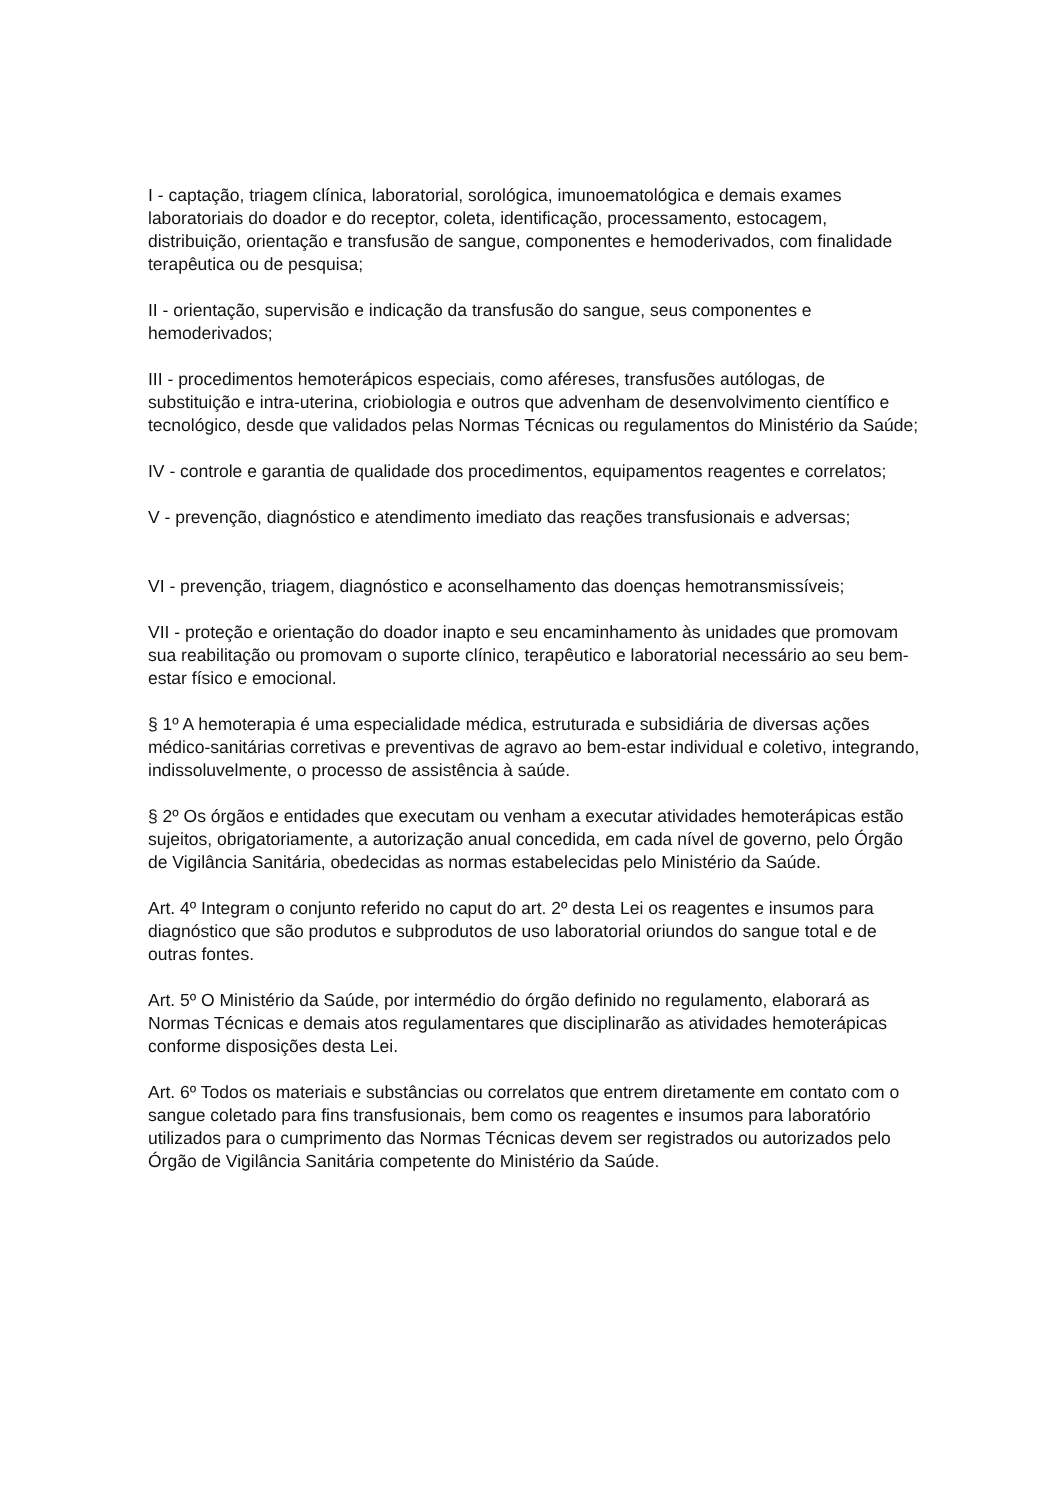I - captação, triagem clínica, laboratorial, sorológica, imunoematológica e demais exames laboratoriais do doador e do receptor, coleta, identificação, processamento, estocagem, distribuição, orientação e transfusão de sangue, componentes e hemoderivados, com finalidade terapêutica ou de pesquisa;
II - orientação, supervisão e indicação da transfusão do sangue, seus componentes e hemoderivados;
III - procedimentos hemoterápicos especiais, como aféreses, transfusões autólogas, de substituição e intra-uterina, criobiologia e outros que advenham de desenvolvimento científico e tecnológico, desde que validados pelas Normas Técnicas ou regulamentos do Ministério da Saúde;
IV - controle e garantia de qualidade dos procedimentos, equipamentos reagentes e correlatos;
V - prevenção, diagnóstico e atendimento imediato das reações transfusionais e adversas;
VI - prevenção, triagem, diagnóstico e aconselhamento das doenças hemotransmissíveis;
VII - proteção e orientação do doador inapto e seu encaminhamento às unidades que promovam sua reabilitação ou promovam o suporte clínico, terapêutico e laboratorial necessário ao seu bem-estar físico e emocional.
§ 1º A hemoterapia é uma especialidade médica, estruturada e subsidiária de diversas ações médico-sanitárias corretivas e preventivas de agravo ao bem-estar individual e coletivo, integrando, indissoluvelmente, o processo de assistência à saúde.
§ 2º Os órgãos e entidades que executam ou venham a executar atividades hemoterápicas estão sujeitos, obrigatoriamente, a autorização anual concedida, em cada nível de governo, pelo Órgão de Vigilância Sanitária, obedecidas as normas estabelecidas pelo Ministério da Saúde.
Art. 4º Integram o conjunto referido no caput do art. 2º desta Lei os reagentes e insumos para diagnóstico que são produtos e subprodutos de uso laboratorial oriundos do sangue total e de outras fontes.
Art. 5º O Ministério da Saúde, por intermédio do órgão definido no regulamento, elaborará as Normas Técnicas e demais atos regulamentares que disciplinarão as atividades hemoterápicas conforme disposições desta Lei.
Art. 6º Todos os materiais e substâncias ou correlatos que entrem diretamente em contato com o sangue coletado para fins transfusionais, bem como os reagentes e insumos para laboratório utilizados para o cumprimento das Normas Técnicas devem ser registrados ou autorizados pelo Órgão de Vigilância Sanitária competente do Ministério da Saúde.